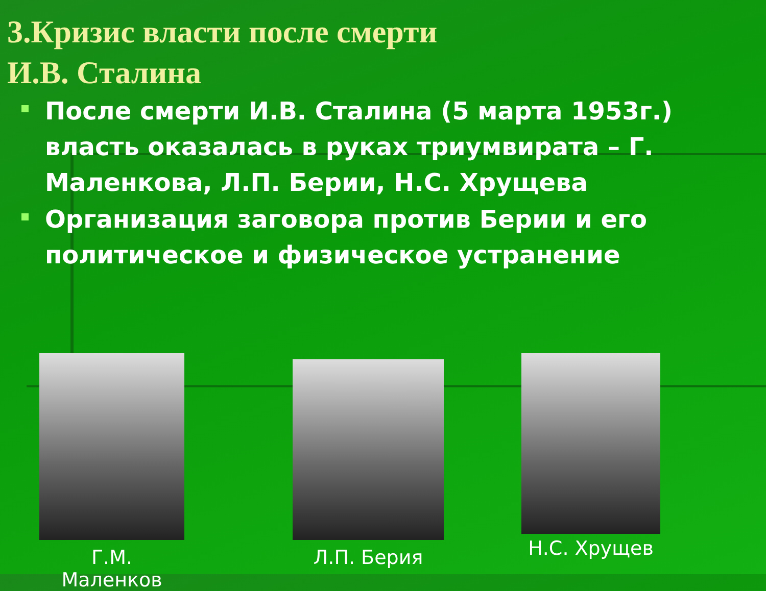3.Кризис власти после смерти
И.В. Сталина
После смерти И.В. Сталина (5 марта 1953г.) власть оказалась в руках триумвирата – Г. Маленкова, Л.П. Берии, Н.С. Хрущева
Организация заговора против Берии и его политическое и физическое устранение
Г.М. Маленков
Л.П. Берия Н.С. Хрущев